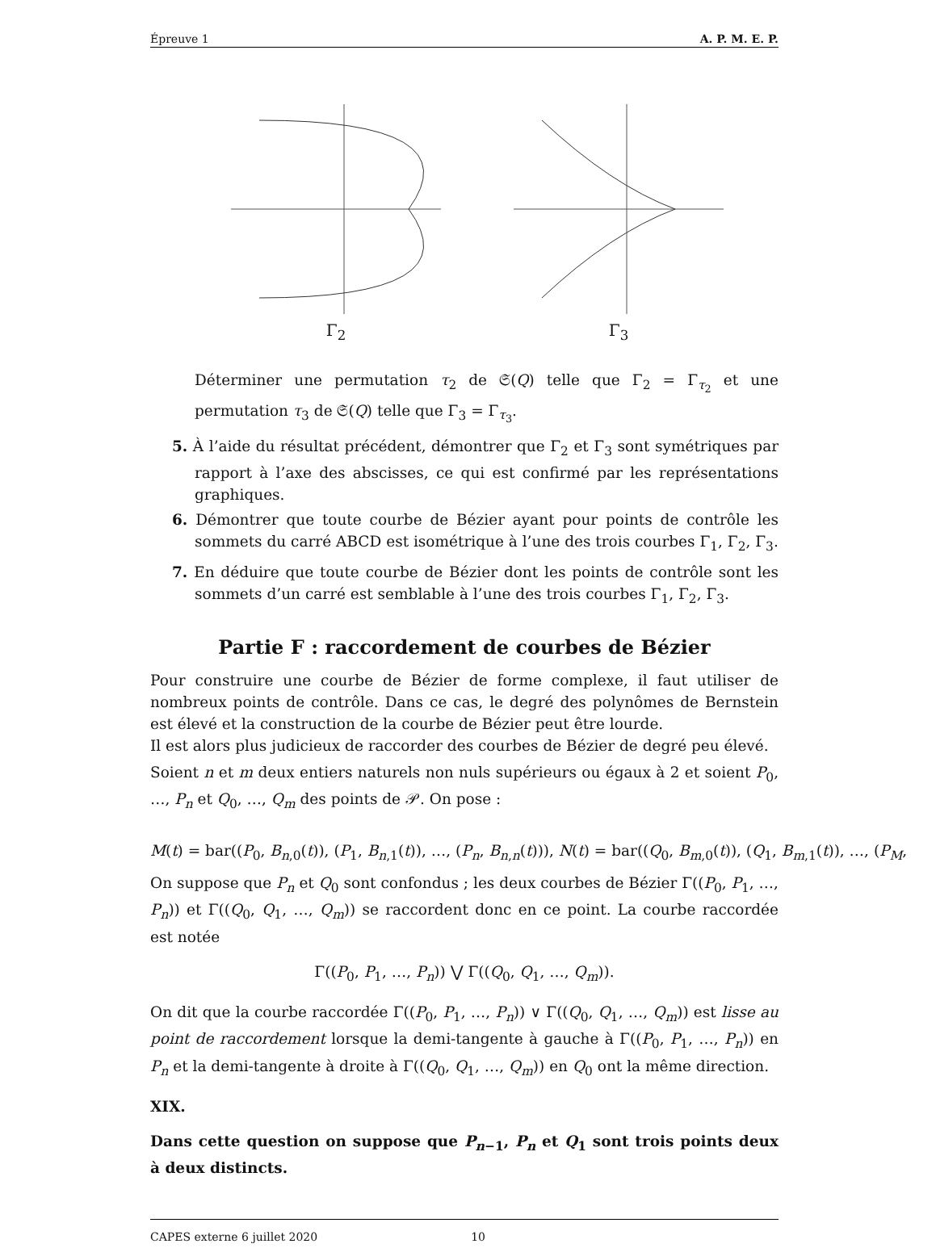Épreuve 1 A. P. M. E. P.
Γ<sub>2</sub> Γ<sub>3</sub>
Déterminer une permutation τ<sub>2</sub> de 𝔖(Q) telle que Γ<sub>2</sub> = Γ<sub>τ<sub>2</sub></sub> et une permutation τ<sub>3</sub> de 𝔖(Q) telle que Γ<sub>3</sub> = Γ<sub>τ<sub>3</sub></sub>.
5. À l’aide du résultat précédent, démontrer que Γ<sub>2</sub> et Γ<sub>3</sub> sont symétriques par rapport à l’axe des abscisses, ce qui est confirmé par les représentations graphiques.
6. Démontrer que toute courbe de Bézier ayant pour points de contrôle les sommets du carré ABCD est isométrique à l’une des trois courbes Γ<sub>1</sub>, Γ<sub>2</sub>, Γ<sub>3</sub>.
7. En déduire que toute courbe de Bézier dont les points de contrôle sont les sommets d’un carré est semblable à l’une des trois courbes Γ<sub>1</sub>, Γ<sub>2</sub>, Γ<sub>3</sub>.
Partie F : raccordement de courbes de Bézier
Pour construire une courbe de Bézier de forme complexe, il faut utiliser de nombreux points de contrôle. Dans ce cas, le degré des polynômes de Bernstein est élevé et la construction de la courbe de Bézier peut être lourde.
Il est alors plus judicieux de raccorder des courbes de Bézier de degré peu élevé.
Soient n et m deux entiers naturels non nuls supérieurs ou égaux à 2 et soient P<sub>0</sub>, …, P<sub>n</sub> et Q<sub>0</sub>, …, Q<sub>m</sub> des points de 𝒫. On pose :
M(t) = bar((P<sub>0</sub>, B<sub>n,0</sub>(t)), (P<sub>1</sub>, B<sub>n,1</sub>(t)), …, (P<sub>n</sub>, B<sub>n,n</sub>(t))), N(t) = bar((Q<sub>0</sub>, B<sub>m,0</sub>(t)), (Q<sub>1</sub>, B<sub>m,1</sub>(t)), …, (P<sub>M</sub>,
On suppose que P<sub>n</sub> et Q<sub>0</sub> sont confondus ; les deux courbes de Bézier Γ((P<sub>0</sub>, P<sub>1</sub>, …, P<sub>n</sub>)) et Γ((Q<sub>0</sub>, Q<sub>1</sub>, …, Q<sub>m</sub>)) se raccordent donc en ce point. La courbe raccordée est notée
Γ((P<sub>0</sub>, P<sub>1</sub>, …, P<sub>n</sub>)) ⋁ Γ((Q<sub>0</sub>, Q<sub>1</sub>, …, Q<sub>m</sub>)).
On dit que la courbe raccordée Γ((P<sub>0</sub>, P<sub>1</sub>, …, P<sub>n</sub>)) ∨ Γ((Q<sub>0</sub>, Q<sub>1</sub>, …, Q<sub>m</sub>)) est lisse au point de raccordement lorsque la demi-tangente à gauche à Γ((P<sub>0</sub>, P<sub>1</sub>, …, P<sub>n</sub>)) en P<sub>n</sub> et la demi-tangente à droite à Γ((Q<sub>0</sub>, Q<sub>1</sub>, …, Q<sub>m</sub>)) en Q<sub>0</sub> ont la même direction.
XIX.
Dans cette question on suppose que P<sub>n−1</sub>, P<sub>n</sub> et Q<sub>1</sub> sont trois points deux à deux distincts.
CAPES externe 6 juillet 2020 10